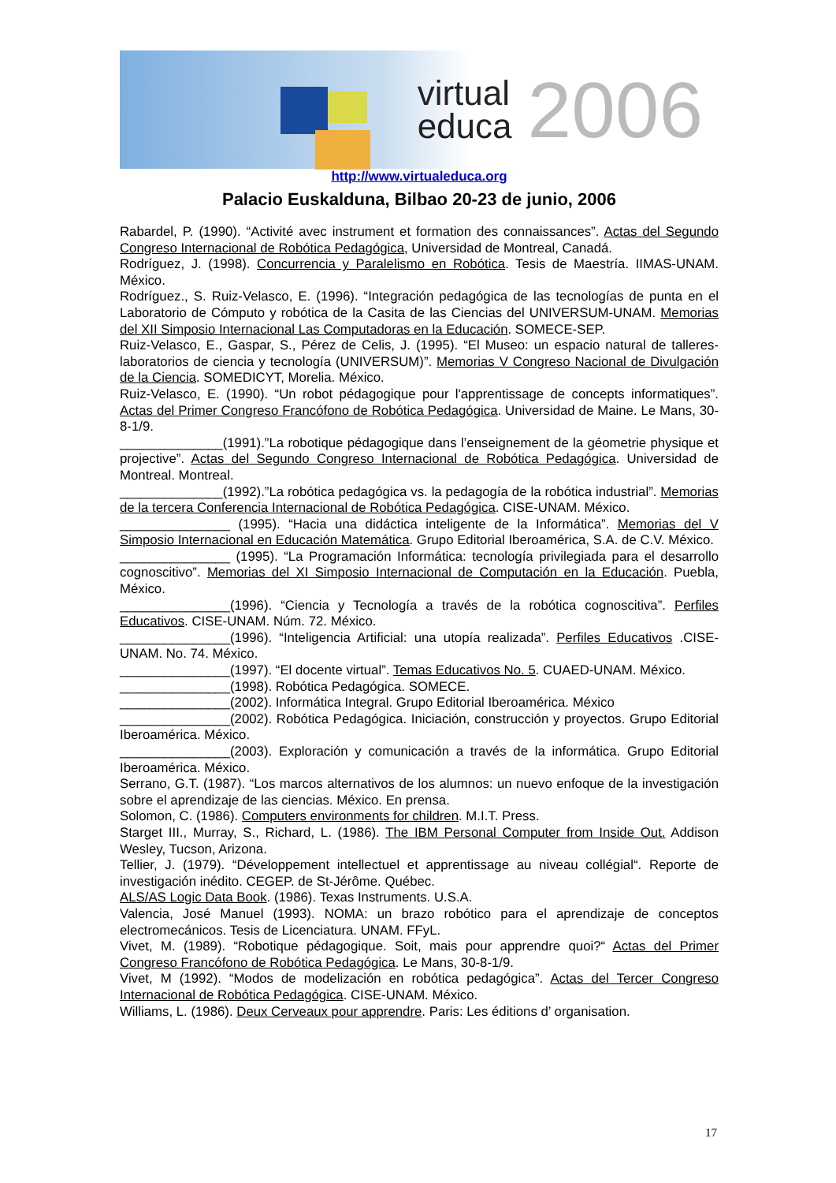virtual
educa
2006
http://www.virtualeduca.org
Palacio Euskalduna, Bilbao 20-23 de junio, 2006
Rabardel, P. (1990). “Activité avec instrument et formation des connaissances”. Actas del Segundo Congreso Internacional de Robótica Pedagógica, Universidad de Montreal, Canadá.
Rodríguez, J. (1998). Concurrencia y Paralelismo en Robótica. Tesis de Maestría. IIMAS-UNAM. México.
Rodríguez., S. Ruiz-Velasco, E. (1996). “Integración pedagógica de las tecnologías de punta en el Laboratorio de Cómputo y robótica de la Casita de las Ciencias del UNIVERSUM-UNAM. Memorias del XII Simposio Internacional Las Computadoras en la Educación. SOMECE-SEP.
Ruiz-Velasco, E., Gaspar, S., Pérez de Celis, J. (1995). “El Museo: un espacio natural de talleres-laboratorios de ciencia y tecnología (UNIVERSUM)”. Memorias V Congreso Nacional de Divulgación de la Ciencia. SOMEDICYT, Morelia. México.
Ruiz-Velasco, E. (1990). “Un robot pédagogique pour l'apprentissage de concepts informatiques”. Actas del Primer Congreso Francófono de Robótica Pedagógica. Universidad de Maine. Le Mans, 30-8-1/9.
______________(1991).”La robotique pédagogique dans l’enseignement de la géometrie physique et projective”. Actas del Segundo Congreso Internacional de Robótica Pedagógica. Universidad de Montreal. Montreal.
______________(1992).”La robótica pedagógica vs. la pedagogía de la robótica industrial”. Memorias de la tercera Conferencia Internacional de Robótica Pedagógica. CISE-UNAM. México.
_______________ (1995). “Hacia una didáctica inteligente de la Informática”. Memorias del V Simposio Internacional en Educación Matemática. Grupo Editorial Iberoamérica, S.A. de C.V. México.
_______________ (1995). “La Programación Informática: tecnología privilegiada para el desarrollo cognoscitivo”. Memorias del XI Simposio Internacional de Computación en la Educación. Puebla, México.
_______________(1996). “Ciencia y Tecnología a través de la robótica cognoscitiva”. Perfiles Educativos. CISE-UNAM. Núm. 72. México.
_______________(1996). “Inteligencia Artificial: una utopía realizada”. Perfiles Educativos .CISE-UNAM. No. 74. México.
_______________(1997). “El docente virtual”. Temas Educativos No. 5. CUAED-UNAM. México.
_______________(1998). Robótica Pedagógica. SOMECE.
_______________(2002). Informática Integral. Grupo Editorial Iberoamérica. México
_______________(2002). Robótica Pedagógica. Iniciación, construcción y proyectos. Grupo Editorial Iberoamérica. México.
_______________(2003). Exploración y comunicación a través de la informática. Grupo Editorial Iberoamérica. México.
Serrano, G.T. (1987). “Los marcos alternativos de los alumnos: un nuevo enfoque de la investigación sobre el aprendizaje de las ciencias. México. En prensa.
Solomon, C. (1986). Computers environments for children. M.I.T. Press.
Starget III., Murray, S., Richard, L. (1986). The IBM Personal Computer from Inside Out. Addison Wesley, Tucson, Arizona.
Tellier, J. (1979). “Développement intellectuel et apprentissage au niveau collégial“. Reporte de investigación inédito. CEGEP. de St-Jérôme. Québec.
ALS/AS Logic Data Book. (1986). Texas Instruments. U.S.A.
Valencia, José Manuel (1993). NOMA: un brazo robótico para el aprendizaje de conceptos electromecánicos. Tesis de Licenciatura. UNAM. FFyL.
Vivet, M. (1989). “Robotique pédagogique. Soit, mais pour apprendre quoi?“ Actas del Primer Congreso Francófono de Robótica Pedagógica. Le Mans, 30-8-1/9.
Vivet, M (1992). “Modos de modelización en robótica pedagógica”. Actas del Tercer Congreso Internacional de Robótica Pedagógica. CISE-UNAM. México.
Williams, L. (1986). Deux Cerveaux pour apprendre. Paris: Les éditions d’ organisation.
17